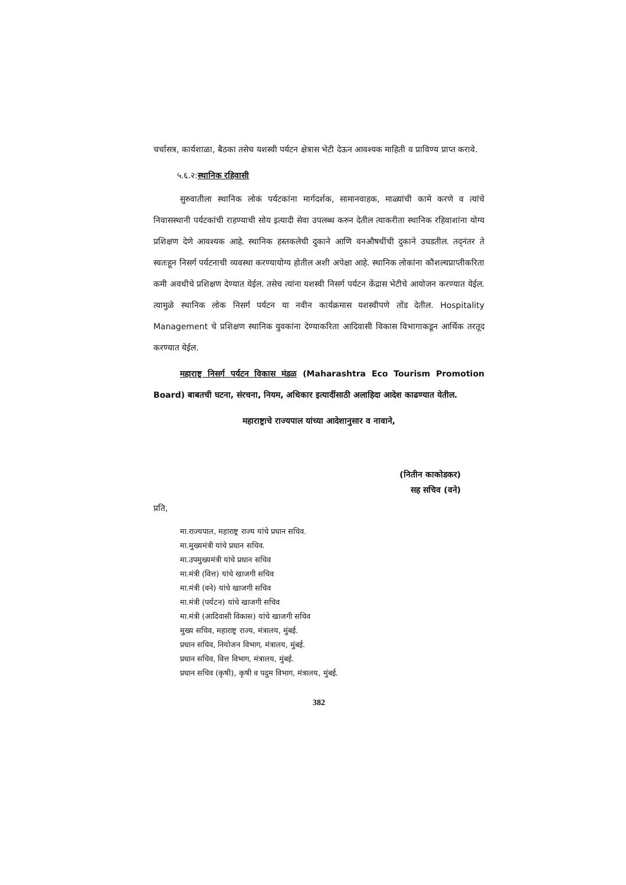चर्चासत्र, कार्यशाळा, बैठका तसेच यशस्वी पर्यटन क्षेत्रास भेटी देऊन आवश्यक माहिती व प्राविण्य प्राप्त करावे.
५.६.२:स्थानिक रहिवासी
सुरुवातीला स्थानिक लोकं पर्यटकांना मार्गदर्शक, सामानवाहक, माळ्यांची कामे करणे व त्यांचे निवासस्थानी पर्यटकांची राहण्याची सोय इत्यादी सेवा उपलब्ध करुन देतील त्याकरीता स्थानिक रहिवाशांना योग्य प्रशिक्षण देणे आवश्यक आहे. स्थानिक हस्तकलेची दुकाने आणि वनऔषधींची दुकाने उघडतील. तद्नंतर ते स्वतःहून निसर्ग पर्यटनाची व्यवस्था करण्यायोग्य होतील अशी अपेक्षा आहे. स्थानिक लोकांना कौशल्यप्राप्तीकरिता कमी अवधीचे प्रशिक्षण देण्यात येईल. तसेच त्यांना यशस्वी निसर्ग पर्यटन केंद्रास भेटीचे आयोजन करण्यात येईल. त्यामुळे स्थानिक लोक निसर्ग पर्यटन या नवीन कार्यक्रमास यशस्वीपणे तोंड देतील. Hospitality Management चे प्रशिक्षण स्थानिक युवकांना देण्याकरिता आदिवासी विकास विभागाकडून आर्थिक तरतूद करण्यात येईल.
महाराष्ट्र निसर्ग पर्यटन विकास मंडळ (Maharashtra Eco Tourism Promotion Board) बाबतची घटना, संरचना, नियम, अधिकार इत्यादींसाठी अलाहिदा आदेश काढण्यात येतील.
महाराष्ट्राचे राज्यपाल यांच्या आदेशानुसार व नावाने,
(नितीन काकोडकर)
सह सचिव (वने)
प्रति,
मा.राज्यपाल, महाराष्ट्र राज्य यांचे प्रधान सचिव.
मा.मुख्यमंत्री यांचे प्रधान सचिव.
मा.उपमुख्यमंत्री यांचे प्रधान सचिव
मा.मंत्री (वित्त) यांचे खाजगी सचिव
मा.मंत्री (वने) यांचे खाजगी सचिव
मा.मंत्री (पर्यटन) यांचे खाजगी सचिव
मा.मंत्री (आदिवासी विकास) यांचे खाजगी सचिव
मुख्य सचिव, महाराष्ट्र राज्य, मंत्रालय, मुंबई.
प्रधान सचिव, नियोजन विभाग, मंत्रालय, मुंबई.
प्रधान सचिव, वित्त विभाग, मंत्रालय, मुंबई.
प्रधान सचिव (कृषी), कृषी व पदुम विभाग, मंत्रालय, मुंबई.
382